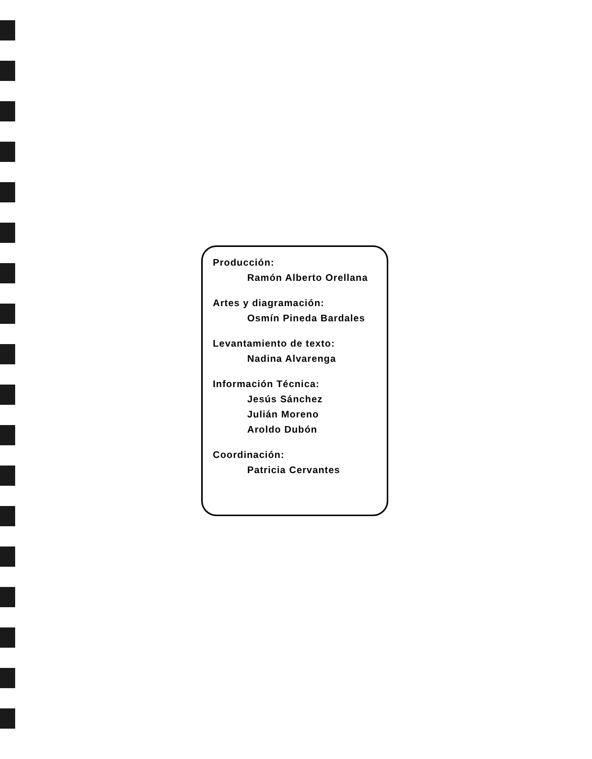Producción:
Ramón Alberto Orellana
Artes y diagramación:
Osmín Pineda Bardales
Levantamiento de texto:
Nadina Alvarenga
Información Técnica:
Jesús Sánchez
Julián Moreno
Aroldo Dubón
Coordinación:
Patricia Cervantes